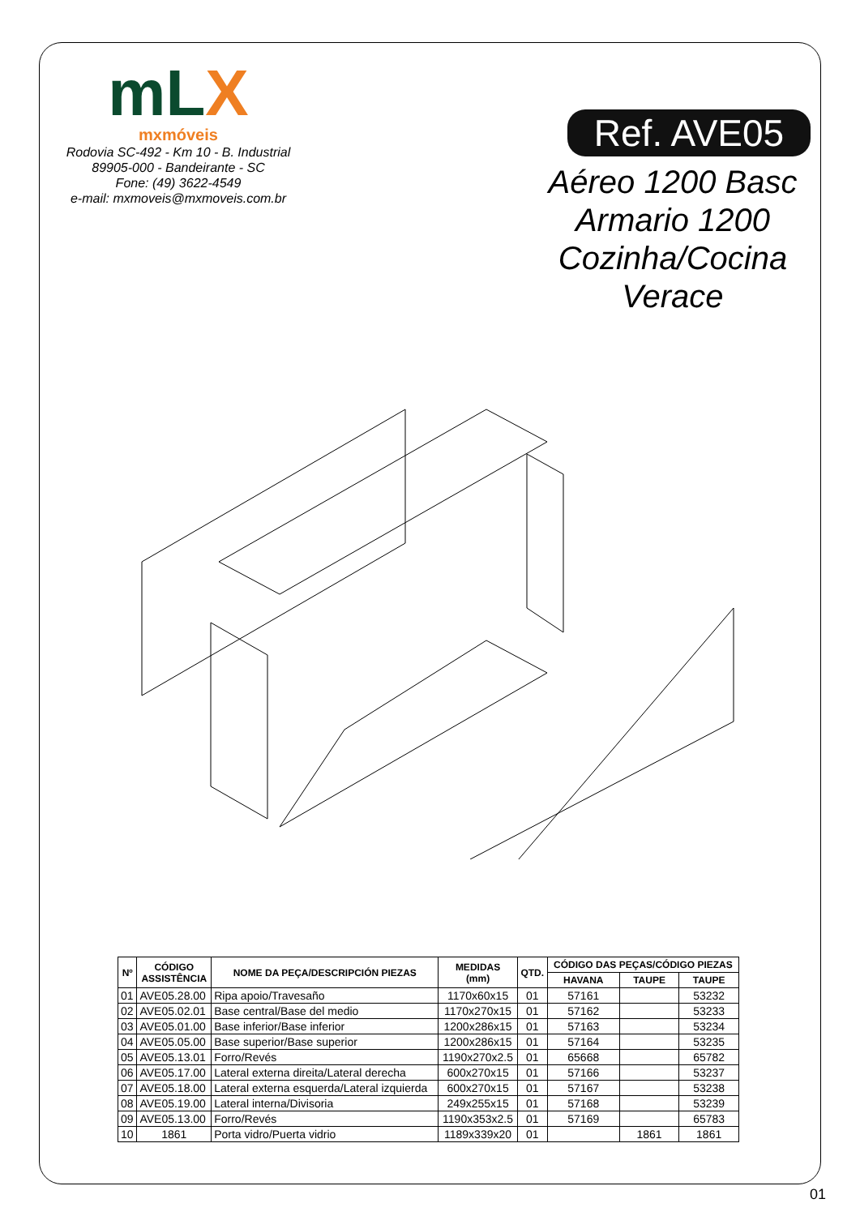mLX
mxmóveis
Rodovia SC-492 - Km 10 - B. Industrial
89905-000 - Bandeirante - SC
Fone: (49) 3622-4549
e-mail: mxmoveis@mxmoveis.com.br
Ref. AVE05
Aéreo 1200 Basc
Armario 1200
Cozinha/Cocina
Verace
| Nº | CÓDIGO ASSISTÊNCIA | NOME DA PEÇA/DESCRIPCIÓN PIEZAS | MEDIDAS (mm) | QTD. | CÓDIGO DAS PEÇAS/CÓDIGO PIEZAS | | |
| --- | --- | --- | --- | --- | --- | --- | --- |
| | | | | | HAVANA | TAUPE | TAUPE |
| 01 | AVE05.28.00 | Ripa apoio/Travesaño | 1170x60x15 | 01 | 57161 | | 53232 |
| 02 | AVE05.02.01 | Base central/Base del medio | 1170x270x15 | 01 | 57162 | | 53233 |
| 03 | AVE05.01.00 | Base inferior/Base inferior | 1200x286x15 | 01 | 57163 | | 53234 |
| 04 | AVE05.05.00 | Base superior/Base superior | 1200x286x15 | 01 | 57164 | | 53235 |
| 05 | AVE05.13.01 | Forro/Revés | 1190x270x2.5 | 01 | 65668 | | 65782 |
| 06 | AVE05.17.00 | Lateral externa direita/Lateral derecha | 600x270x15 | 01 | 57166 | | 53237 |
| 07 | AVE05.18.00 | Lateral externa esquerda/Lateral izquierda | 600x270x15 | 01 | 57167 | | 53238 |
| 08 | AVE05.19.00 | Lateral interna/Divisoria | 249x255x15 | 01 | 57168 | | 53239 |
| 09 | AVE05.13.00 | Forro/Revés | 1190x353x2.5 | 01 | 57169 | | 65783 |
| 10 | 1861 | Porta vidro/Puerta vidrio | 1189x339x20 | 01 | | 1861 | 1861 |
01